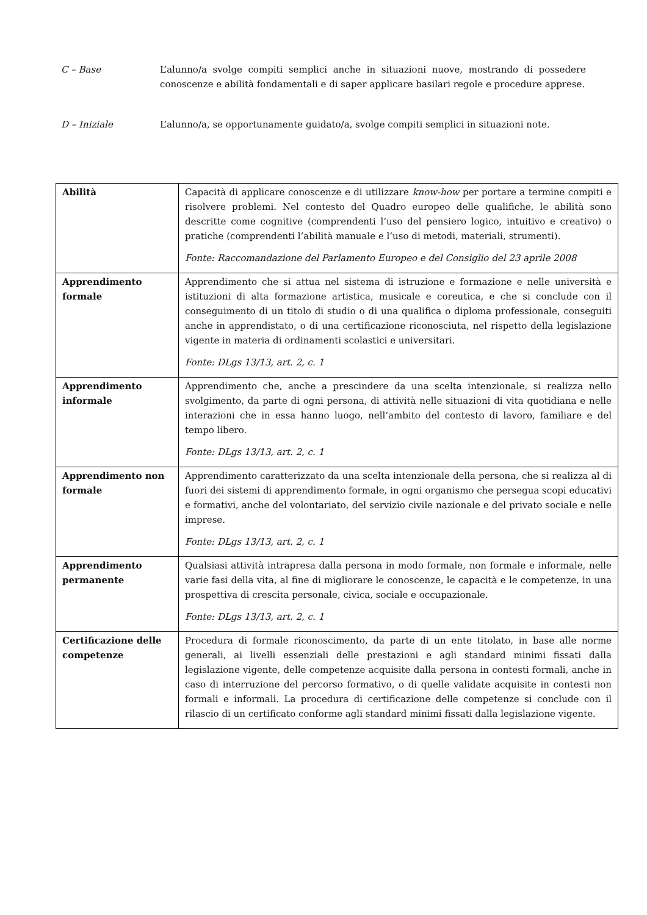C – Base L’alunno/a svolge compiti semplici anche in situazioni nuove, mostrando di possedere conoscenze e abilità fondamentali e di saper applicare basilari regole e procedure apprese.
D – Iniziale L’alunno/a, se opportunamente guidato/a, svolge compiti semplici in situazioni note.
| Abilità | Capacità di applicare conoscenze e di utilizzare know-how per portare a termine compiti e risolvere problemi. Nel contesto del Quadro europeo delle qualifiche, le abilità sono descritte come cognitive (comprendenti l’uso del pensiero logico, intuitivo e creativo) o pratiche (comprendenti l’abilità manuale e l’uso di metodi, materiali, strumenti). Fonte: Raccomandazione del Parlamento Europeo e del Consiglio del 23 aprile 2008 |
| Apprendimento formale | Apprendimento che si attua nel sistema di istruzione e formazione e nelle università e istituzioni di alta formazione artistica, musicale e coreutica, e che si conclude con il conseguimento di un titolo di studio o di una qualifica o diploma professionale, conseguiti anche in apprendistato, o di una certificazione riconosciuta, nel rispetto della legislazione vigente in materia di ordinamenti scolastici e universitari. Fonte: DLgs 13/13, art. 2, c. 1 |
| Apprendimento informale | Apprendimento che, anche a prescindere da una scelta intenzionale, si realizza nello svolgimento, da parte di ogni persona, di attività nelle situazioni di vita quotidiana e nelle interazioni che in essa hanno luogo, nell’ambito del contesto di lavoro, familiare e del tempo libero. Fonte: DLgs 13/13, art. 2, c. 1 |
| Apprendimento non formale | Apprendimento caratterizzato da una scelta intenzionale della persona, che si realizza al di fuori dei sistemi di apprendimento formale, in ogni organismo che persegua scopi educativi e formativi, anche del volontariato, del servizio civile nazionale e del privato sociale e nelle imprese. Fonte: DLgs 13/13, art. 2, c. 1 |
| Apprendimento permanente | Qualsiasi attività intrapresa dalla persona in modo formale, non formale e informale, nelle varie fasi della vita, al fine di migliorare le conoscenze, le capacità e le competenze, in una prospettiva di crescita personale, civica, sociale e occupazionale. Fonte: DLgs 13/13, art. 2, c. 1 |
| Certificazione delle competenze | Procedura di formale riconoscimento, da parte di un ente titolato, in base alle norme generali, ai livelli essenziali delle prestazioni e agli standard minimi fissati dalla legislazione vigente, delle competenze acquisite dalla persona in contesti formali, anche in caso di interruzione del percorso formativo, o di quelle validate acquisite in contesti non formali e informali. La procedura di certificazione delle competenze si conclude con il rilascio di un certificato conforme agli standard minimi fissati dalla legislazione vigente. |